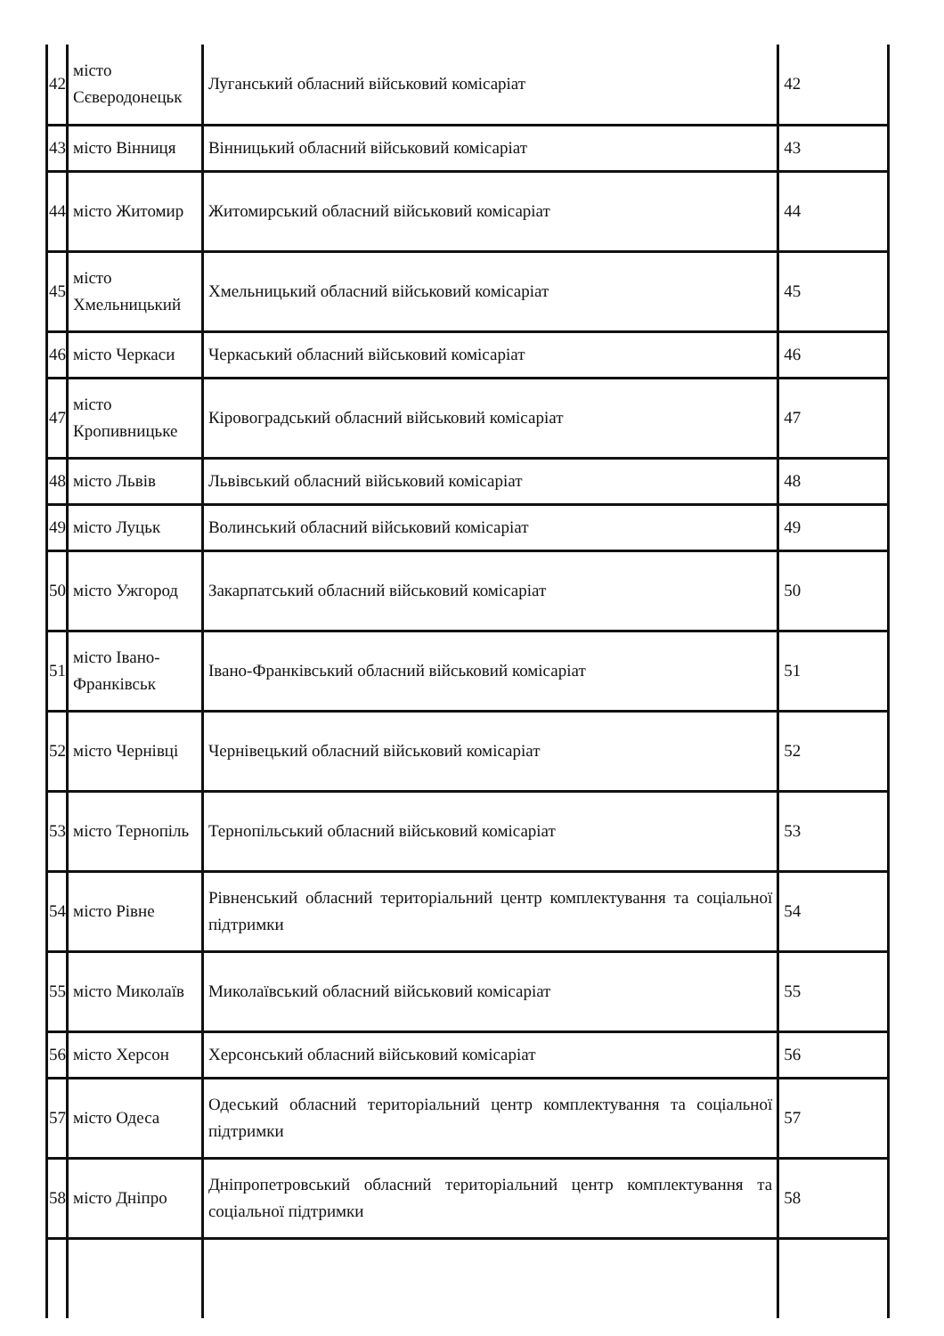| 42 | місто Сєверодонецьк | Луганський обласний військовий комісаріат | 42 |
| 43 | місто Вінниця | Вінницький обласний військовий комісаріат | 43 |
| 44 | місто Житомир | Житомирський обласний військовий комісаріат | 44 |
| 45 | місто Хмельницький | Хмельницький обласний військовий комісаріат | 45 |
| 46 | місто Черкаси | Черкаський обласний військовий комісаріат | 46 |
| 47 | місто Кропивницьке | Кіровоградський обласний військовий комісаріат | 47 |
| 48 | місто Львів | Львівський обласний військовий комісаріат | 48 |
| 49 | місто Луцьк | Волинський обласний військовий комісаріат | 49 |
| 50 | місто Ужгород | Закарпатський обласний військовий комісаріат | 50 |
| 51 | місто Івано-Франківськ | Івано-Франківський обласний військовий комісаріат | 51 |
| 52 | місто Чернівці | Чернівецький обласний військовий комісаріат | 52 |
| 53 | місто Тернопіль | Тернопільський обласний військовий комісаріат | 53 |
| 54 | місто Рівне | Рівненський обласний територіальний центр комплектування та соціальної підтримки | 54 |
| 55 | місто Миколаїв | Миколаївський обласний військовий комісаріат | 55 |
| 56 | місто Херсон | Херсонський обласний військовий комісаріат | 56 |
| 57 | місто Одеса | Одеський обласний територіальний центр комплектування та соціальної підтримки | 57 |
| 58 | місто Дніпро | Дніпропетровський обласний територіальний центр комплектування та соціальної підтримки | 58 |